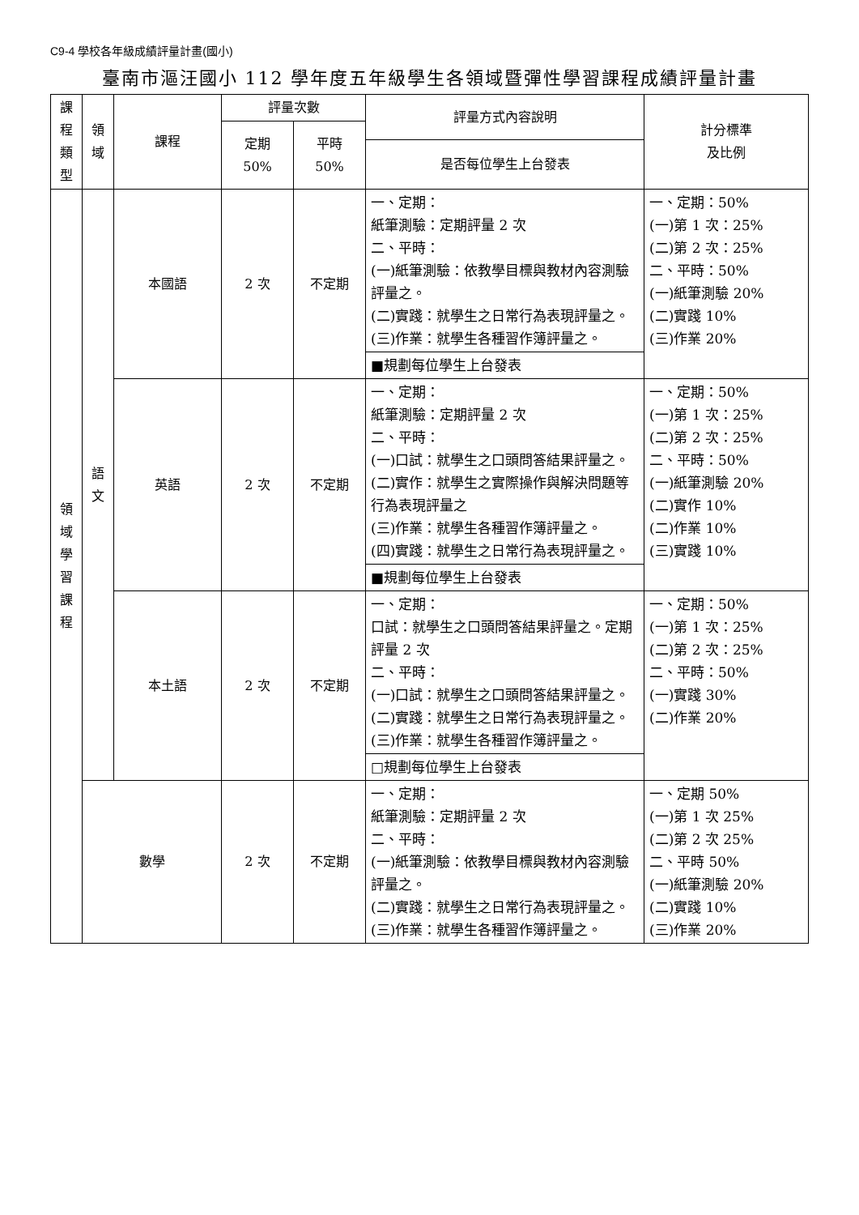C9-4 學校各年級成績評量計畫(國小)
臺南市漚汪國小 112 學年度五年級學生各領域暨彈性學習課程成績評量計畫
| 課 程 類 型 | 領 域 | 課程 | 評量次數 | | 評量方式內容說明 | 計分標準 及比例 |
| --- | --- | --- | --- | --- | --- | --- |
| | | | 定期 50% | 平時 50% | | |
| | | | | | 是否每位學生上台發表 | |
| 領 域 學 習 課 程 | 語 文 | 本國語 | 2 次 | 不定期 | 一、定期： 紙筆測驗：定期評量 2 次 二、平時： (一)紙筆測驗：依教學目標與教材內容測驗評量之。 (二)實踐：就學生之日常行為表現評量之。 (三)作業：就學生各種習作簿評量之。 | 一、定期：50% (一)第 1 次：25% (二)第 2 次：25% 二、平時：50% (一)紙筆測驗 20% (二)實踐 10% (三)作業 20% |
| | | | | | ■規劃每位學生上台發表 | |
| | | 英語 | 2 次 | 不定期 | 一、定期： 紙筆測驗：定期評量 2 次 二、平時： (一)口試：就學生之口頭問答結果評量之。 (二)實作：就學生之實際操作與解決問題等行為表現評量之 (三)作業：就學生各種習作簿評量之。 (四)實踐：就學生之日常行為表現評量之。 | 一、定期：50% (一)第 1 次：25% (二)第 2 次：25% 二、平時：50% (一)紙筆測驗 20% (二)實作 10% (二)作業 10% (三)實踐 10% |
| | | | | | ■規劃每位學生上台發表 | |
| | | 本土語 | 2 次 | 不定期 | 一、定期： 口試：就學生之口頭問答結果評量之。定期評量 2 次 二、平時： (一)口試：就學生之口頭問答結果評量之。 (二)實踐：就學生之日常行為表現評量之。 (三)作業：就學生各種習作簿評量之。 | 一、定期：50% (一)第 1 次：25% (二)第 2 次：25% 二、平時：50% (一)實踐 30% (二)作業 20% |
| | | | | | □規劃每位學生上台發表 | |
| | 數學 | | 2 次 | 不定期 | 一、定期： 紙筆測驗：定期評量 2 次 二、平時： (一)紙筆測驗：依教學目標與教材內容測驗評量之。 (二)實踐：就學生之日常行為表現評量之。 (三)作業：就學生各種習作簿評量之。 | 一、定期 50% (一)第 1 次 25% (二)第 2 次 25% 二、平時 50% (一)紙筆測驗 20% (二)實踐 10% (三)作業 20% |